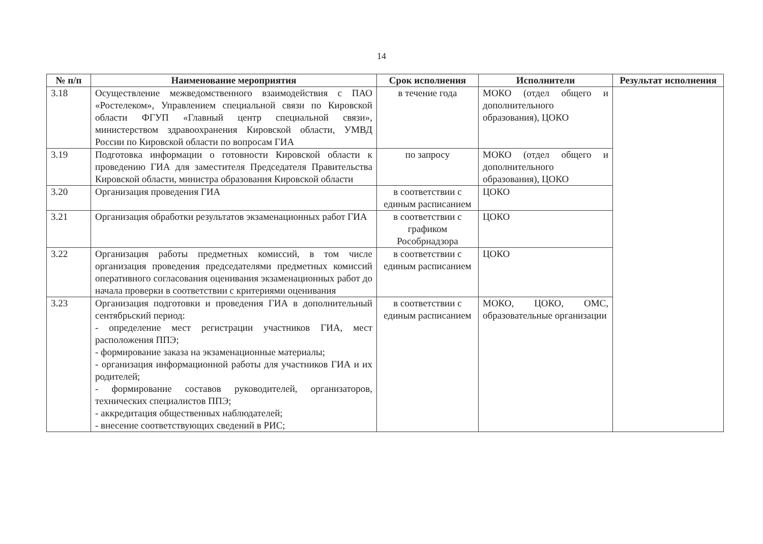14
| № п/п | Наименование мероприятия | Срок исполнения | Исполнители | Результат исполнения |
| --- | --- | --- | --- | --- |
| 3.18 | Осуществление межведомственного взаимодействия с ПАО «Ростелеком», Управлением специальной связи по Кировской области ФГУП «Главный центр специальной связи», министерством здравоохранения Кировской области, УМВД России по Кировской области по вопросам ГИА | в течение года | МОКО (отдел общего и дополнительного образования), ЦОКО | |
| 3.19 | Подготовка информации о готовности Кировской области к проведению ГИА для заместителя Председателя Правительства Кировской области, министра образования Кировской области | по запросу | МОКО (отдел общего и дополнительного образования), ЦОКО | |
| 3.20 | Организация проведения ГИА | в соответствии с единым расписанием | ЦОКО | |
| 3.21 | Организация обработки результатов экзаменационных работ ГИА | в соответствии с графиком Рособрнадзора | ЦОКО | |
| 3.22 | Организация работы предметных комиссий, в том числе организация проведения председателями предметных комиссий оперативного согласования оценивания экзаменационных работ до начала проверки в соответствии с критериями оценивания | в соответствии с единым расписанием | ЦОКО | |
| 3.23 | Организация подготовки и проведения ГИА в дополнительный сентябрьский период: - определение мест регистрации участников ГИА, мест расположения ППЭ; - формирование заказа на экзаменационные материалы; - организация информационной работы для участников ГИА и их родителей; - формирование составов руководителей, организаторов, технических специалистов ППЭ; - аккредитация общественных наблюдателей; - внесение соответствующих сведений в РИС; | в соответствии с единым расписанием | МОКО, ЦОКО, ОМС, образовательные организации | |